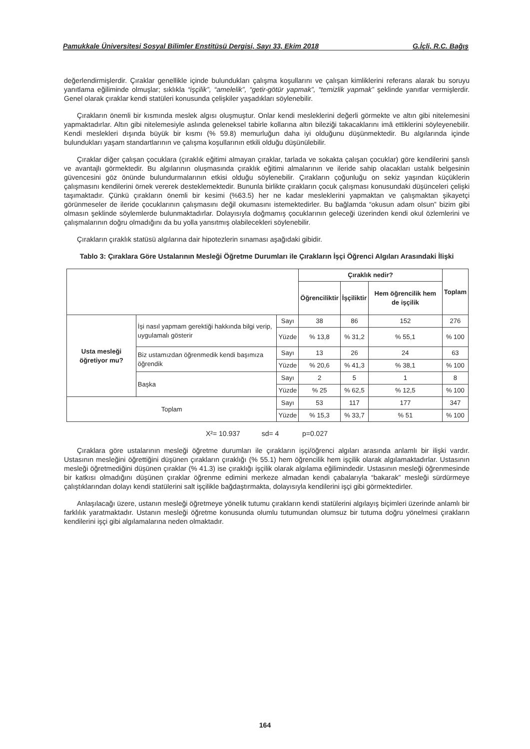Pamukkale Üniversitesi Sosyal Bilimler Enstitüsü Dergisi, Sayı 33, Ekim 2018 G.İçli, R.C. Bağış
değerlendirmişlerdir. Çıraklar genellikle içinde bulundukları çalışma koşullarını ve çalışan kimliklerini referans alarak bu soruyu yanıtlama eğiliminde olmuşlar; sıklıkla “işçilik”, “amelelik”, “getir-götür yapmak”, “temizlik yapmak” şeklinde yanıtlar vermişlerdir. Genel olarak çıraklar kendi statüleri konusunda çelişkiler yaşadıkları söylenebilir.
Çırakların önemli bir kısmında meslek algısı oluşmuştur. Onlar kendi mesleklerini değerli görmekte ve altın gibi nitelemesini yapmaktadırlar. Altın gibi nitelemesiyle aslında geleneksel tabirle kollarına altın bileziği takacaklarını imâ ettiklerini söyleyenebilir. Kendi meslekleri dışında büyük bir kısmı (% 59.8) memurluğun daha iyi olduğunu düşünmektedir. Bu algılarında içinde bulundukları yaşam standartlarının ve çalışma koşullarının etkili olduğu düşünülebilir.
Çıraklar diğer çalışan çocuklara (çıraklık eğitimi almayan çıraklar, tarlada ve sokakta çalışan çocuklar) göre kendilerini şanslı ve avantajlı görmektedir. Bu algılarının oluşmasında çıraklık eğitimi almalarının ve ileride sahip olacakları ustalık belgesinin güvencesini göz önünde bulundurmalarının etkisi olduğu söylenebilir. Çırakların çoğunluğu on sekiz yaşından küçüklerin çalışmasını kendilerini örnek vererek desteklemektedir. Bununla birlikte çırakların çocuk çalışması konusundaki düşünceleri çelişki taşımaktadır. Çünkü çırakların önemli bir kesimi (%63.5) her ne kadar mesleklerini yapmaktan ve çalışmaktan şikayetçi görünmeseler de ileride çocuklarının çalışmasını değil okumasını istemektedirler. Bu bağlamda “okusun adam olsun” bizim gibi olmasın şeklinde söylemlerde bulunmaktadırlar. Dolayısıyla doğmamış çocuklarının geleceği üzerinden kendi okul özlemlerini ve çalışmalarının doğru olmadığını da bu yolla yansıtmış olabilecekleri söylenebilir.
Çırakların çıraklık statüsü algılarına dair hipotezlerin sınaması aşağıdaki gibidir.
Tablo 3: Çıraklara Göre Ustalarının Mesleği Öğretme Durumları ile Çırakların İşçi Öğrenci Algıları Arasındaki İlişki
| | | | Çıraklık nedir? | | | Toplam |
| --- | --- | --- | --- | --- | --- | --- |
| | | | Öğrenciliktir | İşçiliktir | Hem öğrencilik hem de işçilik | |
| Usta mesleği öğretiyor mu? | İşi nasıl yapmam gerektiği hakkında bilgi verip, uygulamalı gösterir | Sayı | 38 | 86 | 152 | 276 |
| | | Yüzde | % 13,8 | % 31,2 | % 55,1 | % 100 |
| | Biz ustamızdan öğrenmedik kendi başımıza öğrendik | Sayı | 13 | 26 | 24 | 63 |
| | | Yüzde | % 20,6 | % 41,3 | % 38,1 | % 100 |
| | Başka | Sayı | 2 | 5 | 1 | 8 |
| | | Yüzde | % 25 | % 62,5 | % 12,5 | % 100 |
| Toplam | | Sayı | 53 | 117 | 177 | 347 |
| | | Yüzde | % 15,3 | % 33,7 | % 51 | % 100 |
X²= 10.937 sd= 4 p=0.027
Çıraklara göre ustalarının mesleği öğretme durumları ile çırakların işçi/öğrenci algıları arasında anlamlı bir ilişki vardır. Ustasının mesleğini öğrettiğini düşünen çırakların çıraklığı (% 55.1) hem öğrencilik hem işçilik olarak algılamaktadırlar. Ustasının mesleği öğretmediğini düşünen çıraklar (% 41.3) ise çıraklığı işçilik olarak algılama eğilimindedir. Ustasının mesleği öğrenmesinde bir katkısı olmadığını düşünen çıraklar öğrenme edimini merkeze almadan kendi çabalarıyla “bakarak” mesleği sürdürmeye çalıştıklarından dolayı kendi statülerini salt işçilikle bağdaştırmakta, dolayısıyla kendilerini işçi gibi görmektedirler.
Anlaşılacağı üzere, ustanın mesleği öğretmeye yönelik tutumu çırakların kendi statülerini algılayış biçimleri üzerinde anlamlı bir farklılık yaratmaktadır. Ustanın mesleği öğretme konusunda olumlu tutumundan olumsuz bir tutuma doğru yönelmesi çırakların kendilerini işçi gibi algılamalarına neden olmaktadır.
164